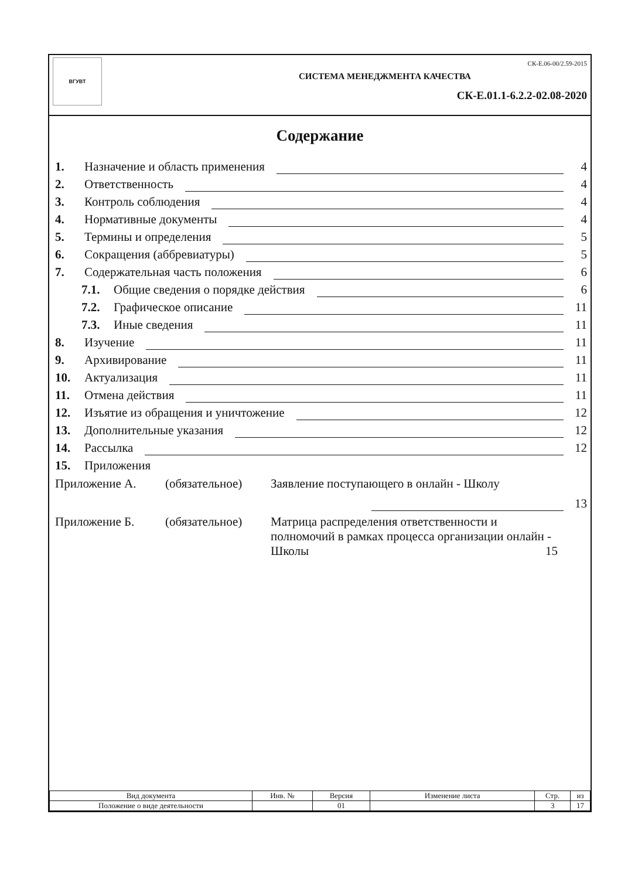ВГУВТ
СК-Е.06-00/2.59-2015
СИСТЕМА МЕНЕДЖМЕНТА КАЧЕСТВА
СК-Е.01.1-6.2.2-02.08-2020
Содержание
1. Назначение и область применения 4
2. Ответственность 4
3. Контроль соблюдения 4
4. Нормативные документы 4
5. Термины и определения 5
6. Сокращения (аббревиатуры) 5
7. Содержательная часть положения 6
7.1. Общие сведения о порядке действия 6
7.2. Графическое описание 11
7.3. Иные сведения 11
8. Изучение 11
9. Архивирование 11
10. Актуализация 11
11. Отмена действия 11
12. Изъятие из обращения и уничтожение 12
13. Дополнительные указания 12
14. Рассылка 12
15. Приложения
Приложение А. (обязательное) Заявление поступающего в онлайн - Школу
13
Приложение Б. (обязательное) Матрица распределения ответственности и полномочий в рамках процесса организации онлайн - Школы 15
| Вид документа | Инв. № | Версия | Изменение листа | Стр. | из |
| Положение о виде деятельности | | 01 | | 3 | 17 |